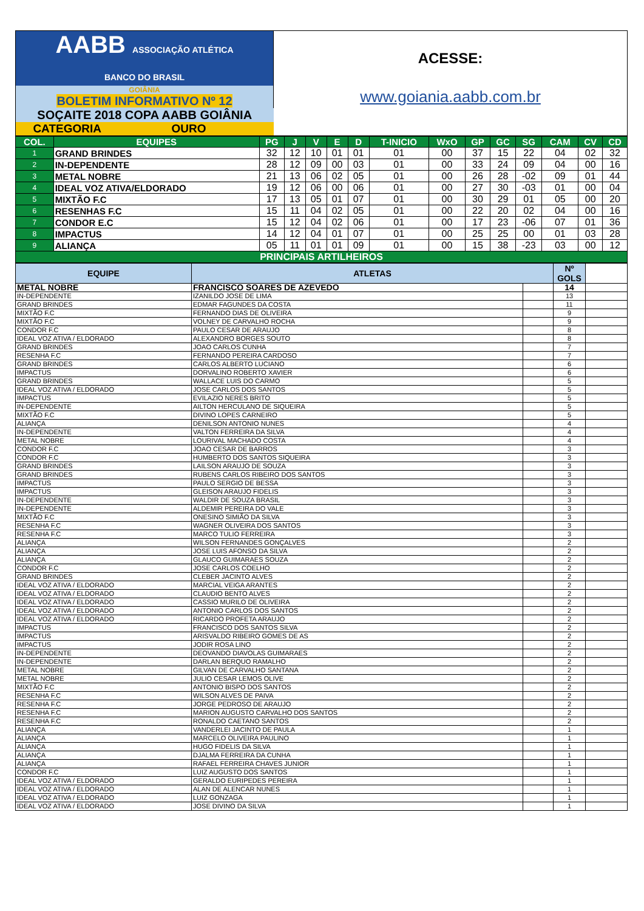| AABB ASSOCIAÇÃO ATLÉTICA BANCO DO BRASIL | ACESSE: |
| GOIÂNIA BOLETIM INFORMATIVO Nº 12 | www.goiania.aabb.com.br |
| SOÇAITE 2018 COPA AABB GOIÂNIA | |
| CATEGORIA OURO | |
| COL. | EQUIPES | PG | J | V | E | D | T-INICIO | WxO | GP | GC | SG | CAM | CV | CD |
| --- | --- | --- | --- | --- | --- | --- | --- | --- | --- | --- | --- | --- | --- | --- |
| 1 | GRAND BRINDES | 32 | 12 | 10 | 01 | 01 | 01 | 00 | 37 | 15 | 22 | 04 | 02 | 32 |
| 2 | IN-DEPENDENTE | 28 | 12 | 09 | 00 | 03 | 01 | 00 | 33 | 24 | 09 | 04 | 00 | 16 |
| 3 | METAL NOBRE | 21 | 13 | 06 | 02 | 05 | 01 | 00 | 26 | 28 | -02 | 09 | 01 | 44 |
| 4 | IDEAL VOZ ATIVA/ELDORADO | 19 | 12 | 06 | 00 | 06 | 01 | 00 | 27 | 30 | -03 | 01 | 00 | 04 |
| 5 | MIXTÃO F.C | 17 | 13 | 05 | 01 | 07 | 01 | 00 | 30 | 29 | 01 | 05 | 00 | 20 |
| 6 | RESENHAS F.C | 15 | 11 | 04 | 02 | 05 | 01 | 00 | 22 | 20 | 02 | 04 | 00 | 16 |
| 7 | CONDOR E.C | 15 | 12 | 04 | 02 | 06 | 01 | 00 | 17 | 23 | -06 | 07 | 01 | 36 |
| 8 | IMPACTUS | 14 | 12 | 04 | 01 | 07 | 01 | 00 | 25 | 25 | 00 | 01 | 03 | 28 |
| 9 | ALIANÇA | 05 | 11 | 01 | 01 | 09 | 01 | 00 | 15 | 38 | -23 | 03 | 00 | 12 |
| PRINCIPAIS ARTILHEIROS | | | | | | | | | | | | | | |
| EQUIPE | ATLETAS | | Nº GOLS | |
| --- | --- | --- | --- | --- |
| METAL NOBRE | FRANCISCO SOARES DE AZEVEDO | | 14 | |
| IN-DEPENDENTE | IZANILDO JOSE DE LIMA | | 13 | |
| GRAND BRINDES | EDMAR FAGUNDES DA COSTA | | 11 | |
| MIXTÃO F.C | FERNANDO DIAS DE OLIVEIRA | | 9 | |
| MIXTÃO F.C | VOLNEY DE CARVALHO ROCHA | | 9 | |
| CONDOR F.C | PAULO CESAR DE ARAUJO | | 8 | |
| IDEAL VOZ ATIVA / ELDORADO | ALEXANDRO BORGES SOUTO | | 8 | |
| GRAND BRINDES | JOAO CARLOS CUNHA | | 7 | |
| RESENHA F.C | FERNANDO PEREIRA CARDOSO | | 7 | |
| GRAND BRINDES | CARLOS ALBERTO LUCIANO | | 6 | |
| IMPACTUS | DORVALINO ROBERTO XAVIER | | 6 | |
| GRAND BRINDES | WALLACE LUIS DO CARMO | | 5 | |
| IDEAL VOZ ATIVA / ELDORADO | JOSE CARLOS DOS SANTOS | | 5 | |
| IMPACTUS | EVILAZIO NERES BRITO | | 5 | |
| IN-DEPENDENTE | AILTON HERCULANO DE SIQUEIRA | | 5 | |
| MIXTÃO F.C | DIVINO LOPES CARNEIRO | | 5 | |
| ALIANÇA | DENILSON ANTONIO NUNES | | 4 | |
| IN-DEPENDENTE | VALTON FERREIRA DA SILVA | | 4 | |
| METAL NOBRE | LOURIVAL MACHADO COSTA | | 4 | |
| CONDOR F.C | JOAO CESAR DE BARROS | | 3 | |
| CONDOR F.C | HUMBERTO DOS SANTOS SIQUEIRA | | 3 | |
| GRAND BRINDES | LAILSON ARAUJO DE SOUZA | | 3 | |
| GRAND BRINDES | RUBENS CARLOS RIBEIRO DOS SANTOS | | 3 | |
| IMPACTUS | PAULO SERGIO DE BESSA | | 3 | |
| IMPACTUS | GLEISON ARAUJO FIDELIS | | 3 | |
| IN-DEPENDENTE | WALDIR DE SOUZA BRASIL | | 3 | |
| IN-DEPENDENTE | ALDEMIR PEREIRA DO VALE | | 3 | |
| MIXTÃO F.C | ONESINO SIMIÃO DA SILVA | | 3 | |
| RESENHA F.C | WAGNER OLIVEIRA DOS SANTOS | | 3 | |
| RESENHA F.C | MARCO TULIO FERREIRA | | 3 | |
| ALIANÇA | WILSON FERNANDES GONÇALVES | | 2 | |
| ALIANÇA | JOSE LUIS AFONSO DA SILVA | | 2 | |
| ALIANÇA | GLAUCO GUIMARAES SOUZA | | 2 | |
| CONDOR F.C | JOSE CARLOS COELHO | | 2 | |
| GRAND BRINDES | CLEBER JACINTO ALVES | | 2 | |
| IDEAL VOZ ATIVA / ELDORADO | MARCIAL VEIGA ARANTES | | 2 | |
| IDEAL VOZ ATIVA / ELDORADO | CLAUDIO BENTO ALVES | | 2 | |
| IDEAL VOZ ATIVA / ELDORADO | CASSIO MURILO DE OLIVEIRA | | 2 | |
| IDEAL VOZ ATIVA / ELDORADO | ANTONIO CARLOS DOS SANTOS | | 2 | |
| IDEAL VOZ ATIVA / ELDORADO | RICARDO PROFETA ARAUJO | | 2 | |
| IMPACTUS | FRANCISCO DOS SANTOS SILVA | | 2 | |
| IMPACTUS | ARISVALDO RIBEIRO GOMES DE AS | | 2 | |
| IMPACTUS | JODIR ROSA LINO | | 2 | |
| IN-DEPENDENTE | DEOVANDO DIAVOLAS GUIMARAES | | 2 | |
| IN-DEPENDENTE | DARLAN BERQUO RAMALHO | | 2 | |
| METAL NOBRE | GILVAN DE CARVALHO SANTANA | | 2 | |
| METAL NOBRE | JULIO CESAR LEMOS OLIVE | | 2 | |
| MIXTÃO F.C | ANTONIO BISPO DOS SANTOS | | 2 | |
| RESENHA F.C | WILSON ALVES DE PAIVA | | 2 | |
| RESENHA F.C | JORGE PEDROSO DE ARAUJO | | 2 | |
| RESENHA F.C | MARION AUGUSTO CARVALHO DOS SANTOS | | 2 | |
| RESENHA F.C | RONALDO CAETANO SANTOS | | 2 | |
| ALIANÇA | VANDERLEI JACINTO DE PAULA | | 1 | |
| ALIANÇA | MARCELO OLIVEIRA PAULINO | | 1 | |
| ALIANÇA | HUGO FIDELIS DA SILVA | | 1 | |
| ALIANÇA | DJALMA FERREIRA DA CUNHA | | 1 | |
| ALIANÇA | RAFAEL FERREIRA CHAVES JUNIOR | | 1 | |
| CONDOR F.C | LUIZ AUGUSTO DOS SANTOS | | 1 | |
| IDEAL VOZ ATIVA / ELDORADO | GERALDO EURIPEDES PEREIRA | | 1 | |
| IDEAL VOZ ATIVA / ELDORADO | ALAN DE ALENCAR NUNES | | 1 | |
| IDEAL VOZ ATIVA / ELDORADO | LUIZ GONZAGA | | 1 | |
| IDEAL VOZ ATIVA / ELDORADO | JOSE DIVINO DA SILVA | | 1 | |